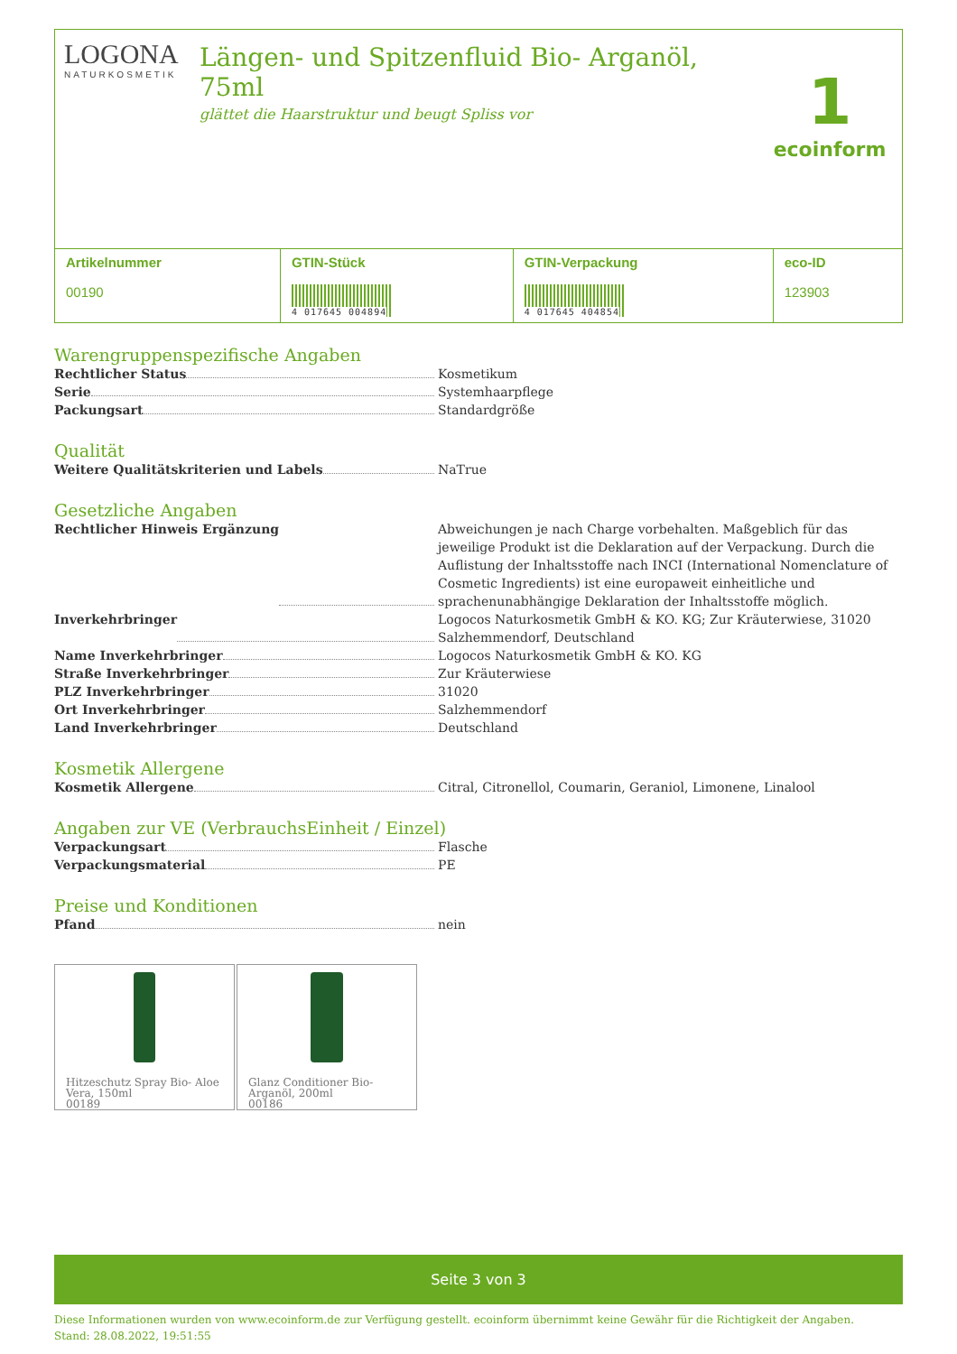LOGONA
NATURKOSMETIK
Längen- und Spitzenfluid Bio- Arganöl, 75ml
glättet die Haarstruktur und beugt Spliss vor
1
ecoinform
| Artikelnummer 00190 | GTIN-Stück 4 017645 004894 | GTIN-Verpackung 4 017645 404854 | eco-ID 123903 |
Warengruppenspezifische Angaben
Rechtlicher Status Kosmetikum
Serie Systemhaarpflege
Packungsart Standardgröße
Qualität
Weitere Qualitätskriterien und Labels NaTrue
Gesetzliche Angaben
Rechtlicher Hinweis Ergänzung Abweichungen je nach Charge vorbehalten. Maßgeblich für das jeweilige Produkt ist die Deklaration auf der Verpackung. Durch die Auflistung der Inhaltsstoffe nach INCI (International Nomenclature of Cosmetic Ingredients) ist eine europaweit einheitliche und sprachenunabhängige Deklaration der Inhaltsstoffe möglich.
Inverkehrbringer Logocos Naturkosmetik GmbH & KO. KG; Zur Kräuterwiese, 31020 Salzhemmendorf, Deutschland
Name Inverkehrbringer Logocos Naturkosmetik GmbH & KO. KG
Straße Inverkehrbringer Zur Kräuterwiese
PLZ Inverkehrbringer 31020
Ort Inverkehrbringer Salzhemmendorf
Land Inverkehrbringer Deutschland
Kosmetik Allergene
Kosmetik Allergene Citral, Citronellol, Coumarin, Geraniol, Limonene, Linalool
Angaben zur VE (VerbrauchsEinheit / Einzel)
Verpackungsart Flasche
Verpackungsmaterial PE
Preise und Konditionen
Pfand nein
Hitzeschutz Spray Bio- Aloe Vera, 150ml
00189
Glanz Conditioner Bio- Arganöl, 200ml
00186
Seite 3 von 3
Diese Informationen wurden von www.ecoinform.de zur Verfügung gestellt. ecoinform übernimmt keine Gewähr für die Richtigkeit der Angaben.
Stand: 28.08.2022, 19:51:55